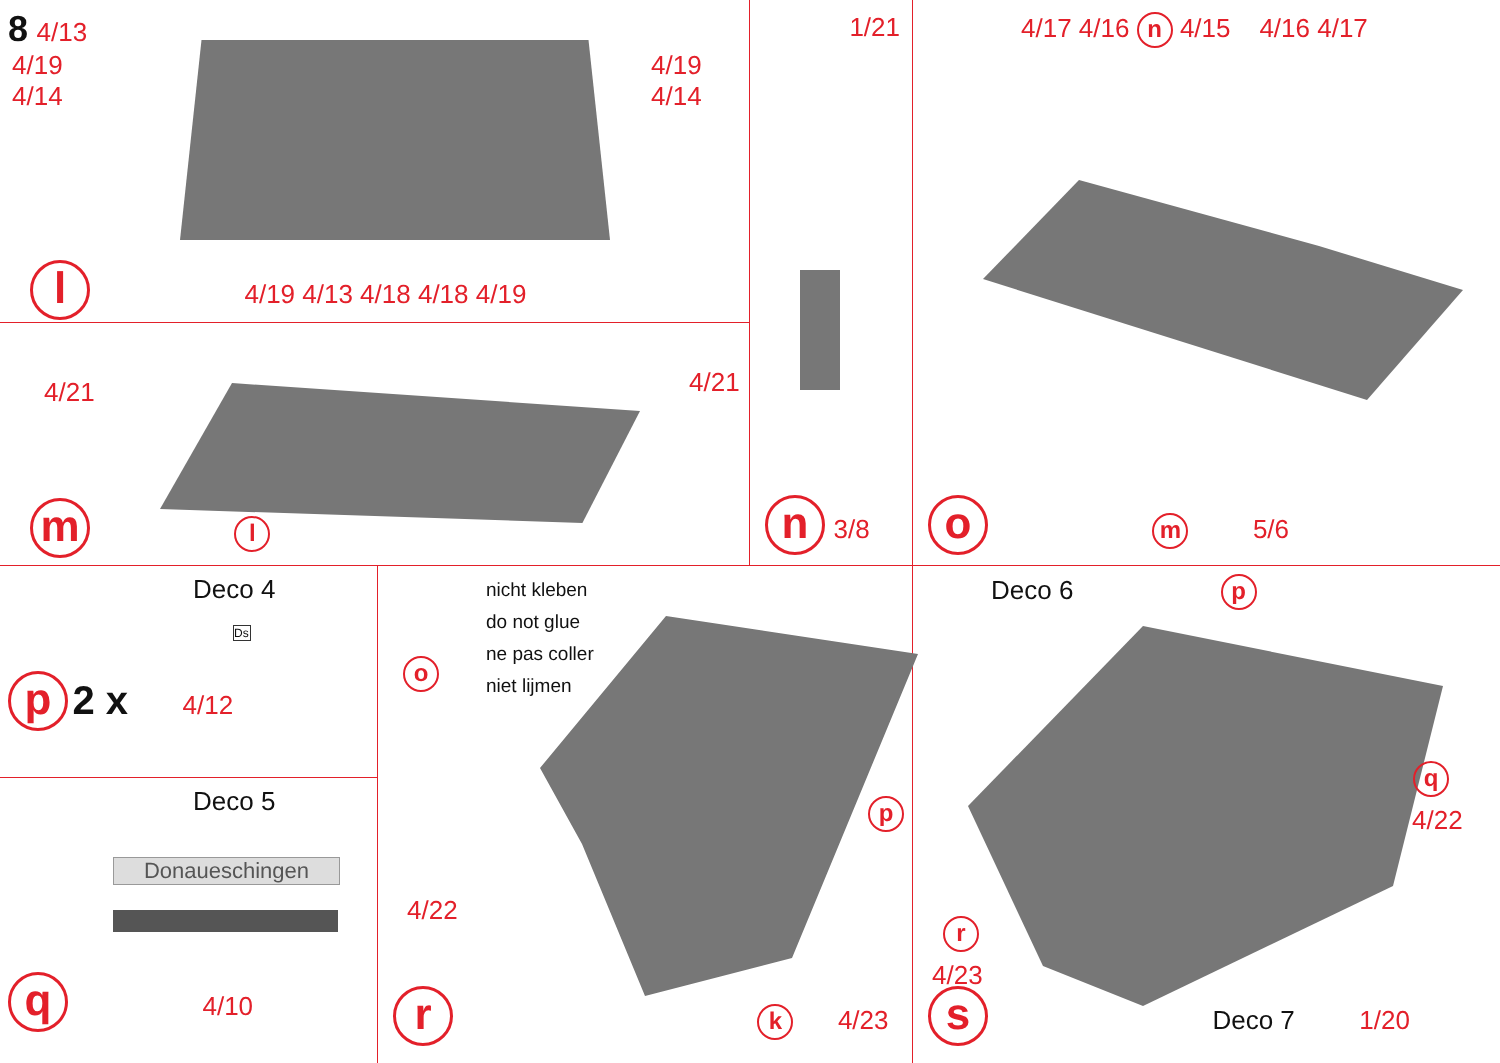8 4/13
4/19 4/19
4/14 4/14
l 4/19 4/13 4/18 4/18 4/19
4/21 4/21
m l
1/21
n 3/8
4/17 4/16 n 4/15 4/16 4/17
o m 5/6
Deco 4
Ds
p 2 x 4/12
Deco 5
Donaueschingen
q 4/10
nicht kleben
do not glue
ne pas coller
niet lijmen
o
p
4/22
r k 4/23
Deco 6 p
q
4/22
r
4/23
s Deco 7 1/20